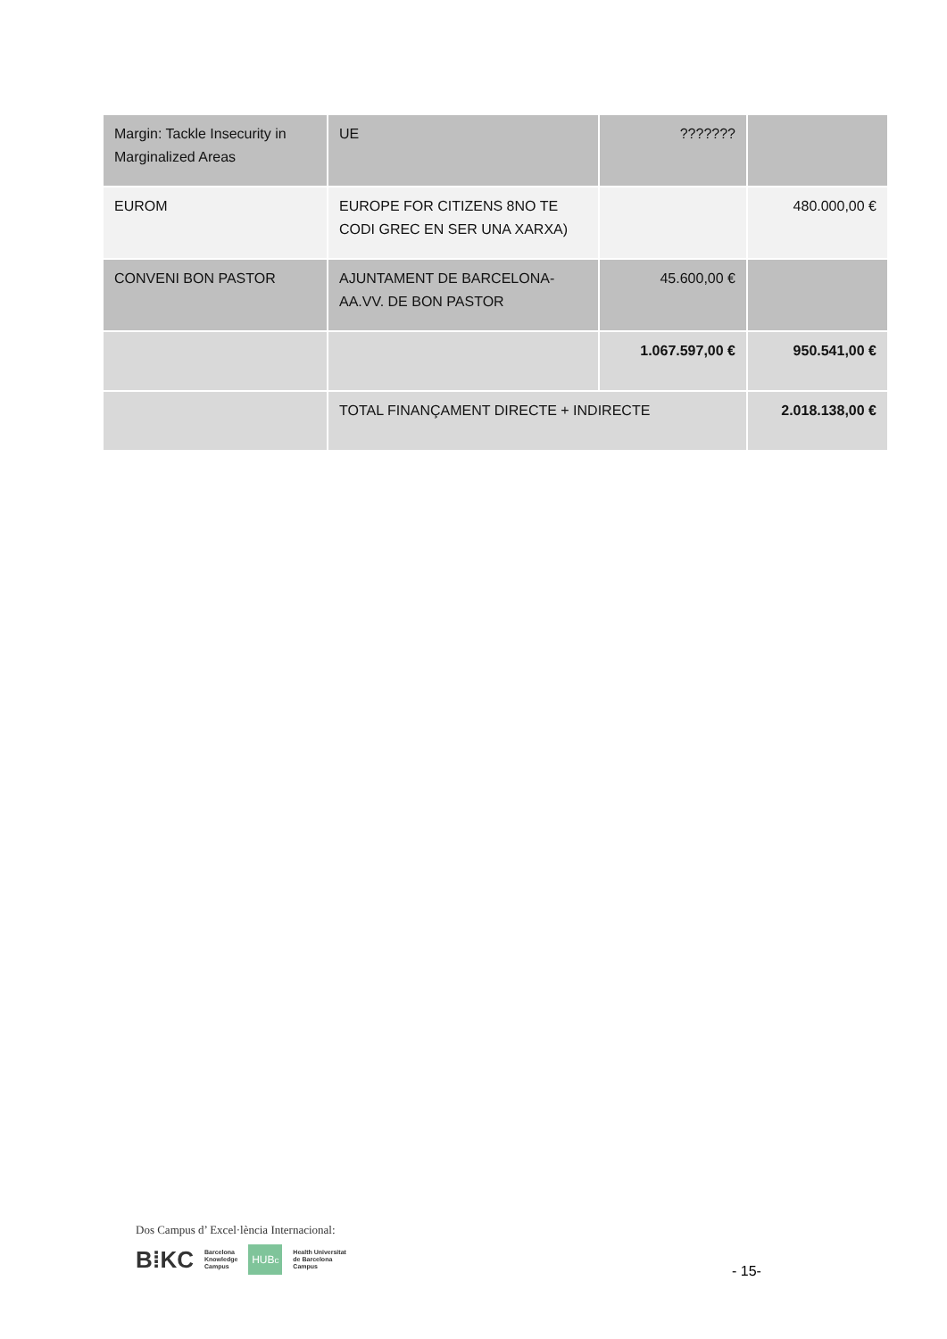| Margin: Tackle Insecurity in Marginalized Areas | UE | ??????? | |
| EUROM | EUROPE FOR CITIZENS 8NO TE CODI GREC EN SER UNA XARXA) | | 480.000,00 € |
| CONVENI BON PASTOR | AJUNTAMENT DE BARCELONA-AA.VV. DE BON PASTOR | 45.600,00 € | |
| | | 1.067.597,00 € | 950.541,00 € |
| | TOTAL FINANÇAMENT DIRECTE + INDIRECTE | | 2.018.138,00 € |
Dos Campus d’ Excel·lència Internacional:
B⁞KC Barcelona
Knowledge
Campus HUB<sup>c</sup> Health Universitat
de Barcelona
Campus
- 15-